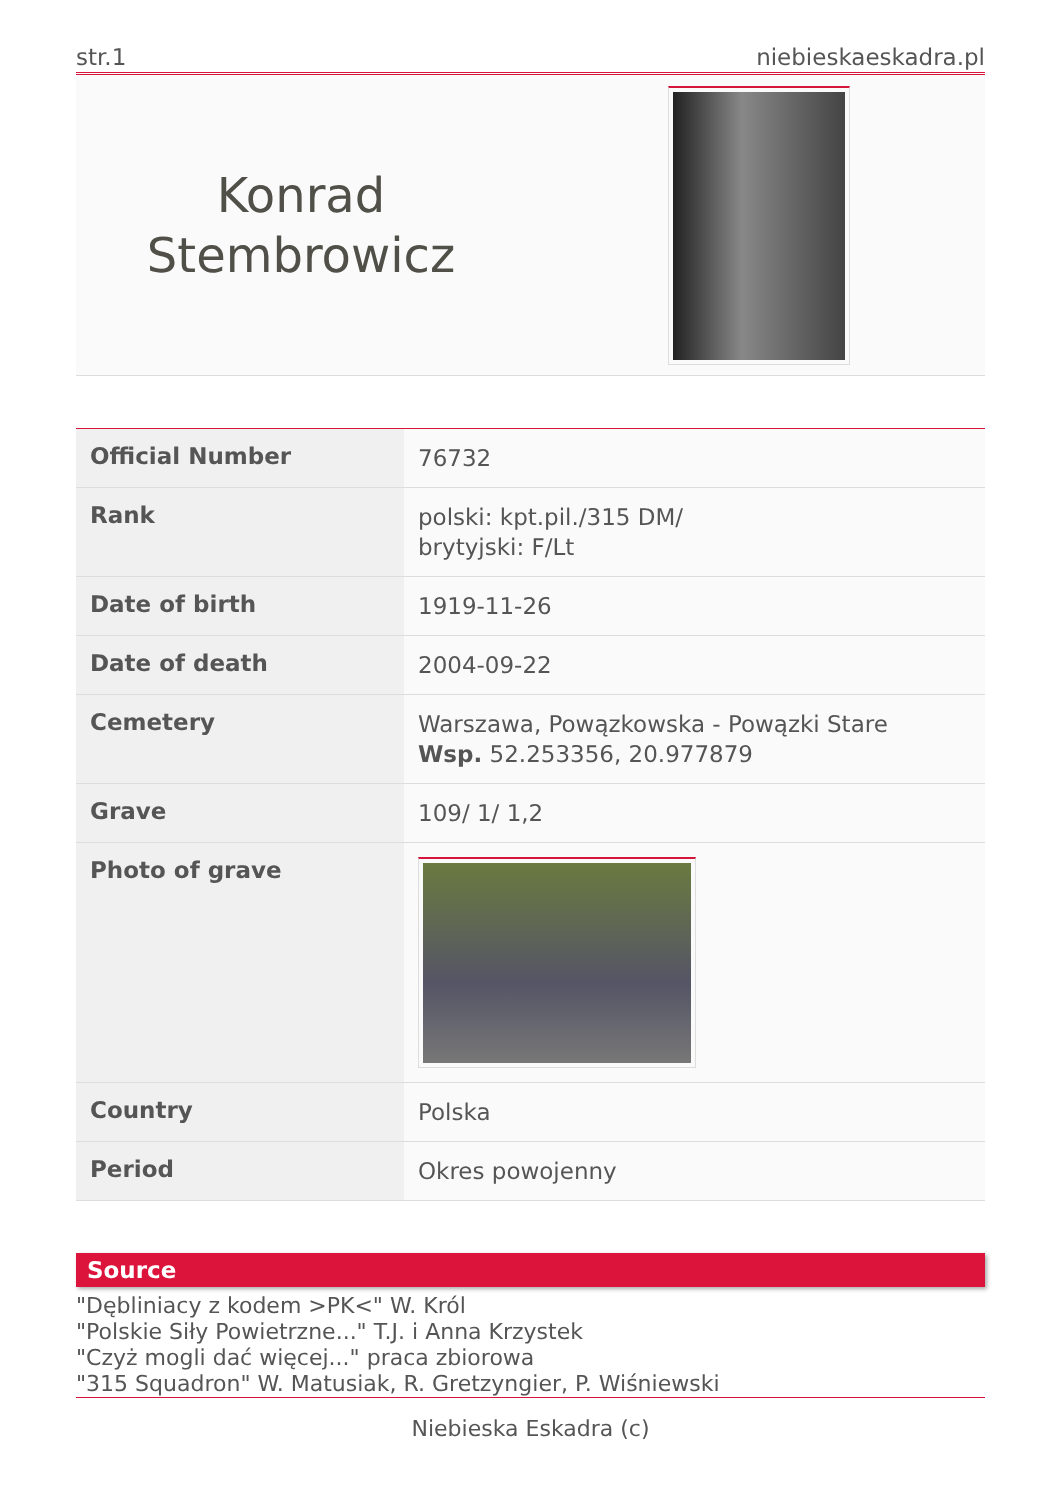str.1 niebieskaeskadra.pl
Konrad
Stembrowicz
| Official Number | 76732 |
| Rank | polski: kpt.pil./315 DM/ brytyjski: F/Lt |
| Date of birth | 1919-11-26 |
| Date of death | 2004-09-22 |
| Cemetery | Warszawa, Powązkowska - Powązki Stare Wsp. 52.253356, 20.977879 |
| Grave | 109/ 1/ 1,2 |
| Photo of grave | |
| Country | Polska |
| Period | Okres powojenny |
Source
"Dębliniacy z kodem >PK<" W. Król
"Polskie Siły Powietrzne..." T.J. i Anna Krzystek
"Czyż mogli dać więcej..." praca zbiorowa
"315 Squadron" W. Matusiak, R. Gretzyngier, P. Wiśniewski
Niebieska Eskadra (c)